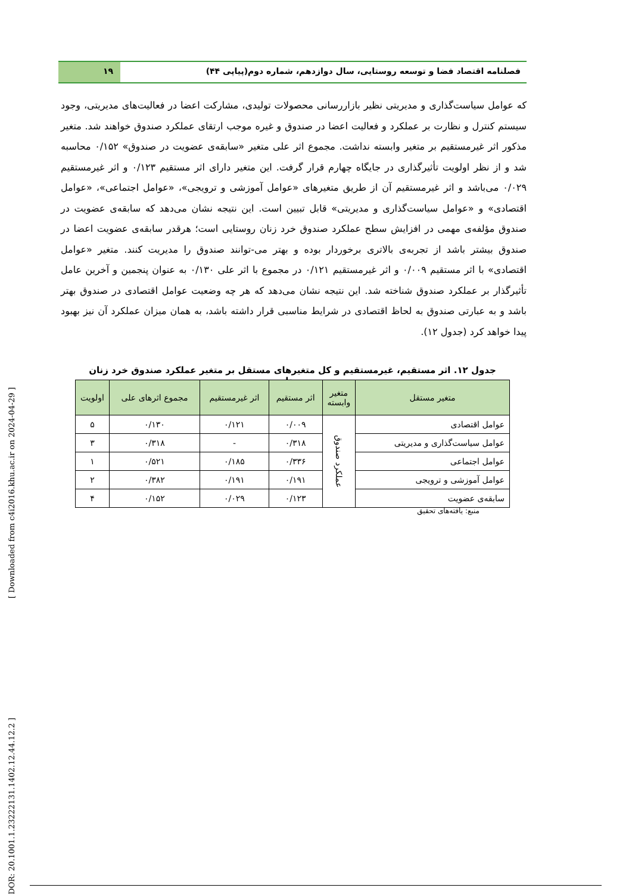فصلنامه اقتصاد فضا و توسعه روستایی، سال دوازدهم، شماره دوم(پیاپی ۴۴)
۱۹
که عوامل سیاست‌گذاری و مدیریتی نظیر بازاررسانی محصولات تولیدی، مشارکت اعضا در فعالیت‌های مدیریتی، وجود سیستم کنترل و نظارت بر عملکرد و فعالیت اعضا در صندوق و غیره موجب ارتقای عملکرد صندوق خواهند شد. متغیر مذکور اثر غیرمستقیم بر متغیر وابسته نداشت. مجموع اثر علی متغیر «سابقه‌ی عضویت در صندوق» ۰/۱۵۲ محاسبه شد و از نظر اولویت تأثیرگذاری در جایگاه چهارم قرار گرفت. این متغیر دارای اثر مستقیم ۰/۱۲۳ و اثر غیرمستقیم ۰/۰۲۹ می‌باشد و اثر غیرمستقیم آن از طریق متغیرهای «عوامل آموزشی و ترویجی»، «عوامل اجتماعی»، «عوامل اقتصادی» و «عوامل سیاست‌گذاری و مدیریتی» قابل تبیین است. این نتیجه نشان می‌دهد که سابقه‌ی عضویت در صندوق مؤلفه‌ی مهمی در افزایش سطح عملکرد صندوق خرد زنان روستایی است؛ هرقدر سابقه‌ی عضویت اعضا در صندوق بیشتر باشد از تجربه‌ی بالاتری برخوردار بوده و بهتر می-توانند صندوق را مدیریت کنند. متغیر «عوامل اقتصادی» با اثر مستقیم ۰/۰۰۹ و اثر غیرمستقیم ۰/۱۲۱ در مجموع با اثر علی ۰/۱۳۰ به عنوان پنجمین و آخرین عامل تأثیرگذار بر عملکرد صندوق شناخته شد. این نتیجه نشان می‌دهد که هر چه وضعیت عوامل اقتصادی در صندوق بهتر باشد و به عبارتی صندوق به لحاظ اقتصادی در شرایط مناسبی قرار داشته باشد، به همان میزان عملکرد آن نیز بهبود پیدا خواهد کرد (جدول ۱۲).
جدول ۱۲. اثر مستقیم، غیرمستقیم و کل متغیرهای مستقل بر متغیر عملکرد صندوق خرد زنان روستایی
| متغیر مستقل | متغیر وابسته | اثر مستقیم | اثر غیرمستقیم | مجموع اثرهای علی | اولویت |
| --- | --- | --- | --- | --- | --- |
| عوامل اقتصادی | عملکرد صندوق | ۰/۰۰۹ | ۰/۱۲۱ | ۰/۱۳۰ | ۵ |
| عوامل سیاست‌گذاری و مدیریتی | | ۰/۳۱۸ | - | ۰/۳۱۸ | ۳ |
| عوامل اجتماعی | | ۰/۳۳۶ | ۰/۱۸۵ | ۰/۵۲۱ | ۱ |
| عوامل آموزشی و ترویجی | | ۰/۱۹۱ | ۰/۱۹۱ | ۰/۳۸۲ | ۲ |
| سابقه‌ی عضویت | | ۰/۱۲۳ | ۰/۰۲۹ | ۰/۱۵۲ | ۴ |
منبع: یافته‌های تحقیق
[ DOR: 20.1001.1.23222131.1402.12.44.12.2 ] [ Downloaded from c4i2016.khu.ac.ir on 2024-04-29 ]